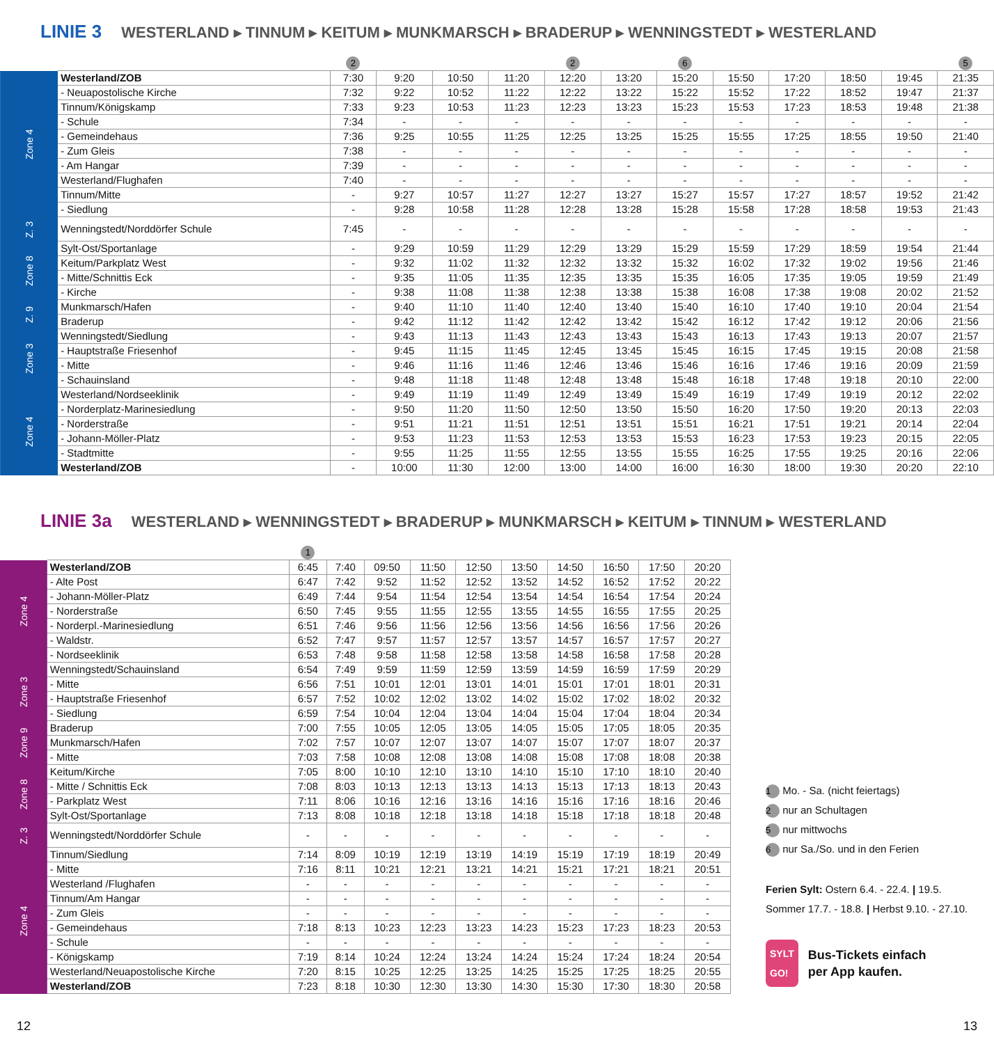LINIE 3 WESTERLAND ▸ TINNUM ▸ KEITUM ▸ MUNKMARSCH ▸ BRADERUP ▸ WENNINGSTEDT ▸ WESTERLAND
| | | 2 | | | | 2 | | 6 | | | | | 5 |
| --- | --- | --- | --- | --- | --- | --- | --- | --- | --- | --- | --- | --- | --- |
| Zone 4 | Westerland/ZOB | 7:30 | 9:20 | 10:50 | 11:20 | 12:20 | 13:20 | 15:20 | 15:50 | 17:20 | 18:50 | 19:45 | 21:35 |
| | - Neuapostolische Kirche | 7:32 | 9:22 | 10:52 | 11:22 | 12:22 | 13:22 | 15:22 | 15:52 | 17:22 | 18:52 | 19:47 | 21:37 |
| | Tinnum/Königskamp | 7:33 | 9:23 | 10:53 | 11:23 | 12:23 | 13:23 | 15:23 | 15:53 | 17:23 | 18:53 | 19:48 | 21:38 |
| | - Schule | 7:34 | - | - | - | - | - | - | - | - | - | - | - |
| | - Gemeindehaus | 7:36 | 9:25 | 10:55 | 11:25 | 12:25 | 13:25 | 15:25 | 15:55 | 17:25 | 18:55 | 19:50 | 21:40 |
| | - Zum Gleis | 7:38 | - | - | - | - | - | - | - | - | - | - | - |
| | - Am Hangar | 7:39 | - | - | - | - | - | - | - | - | - | - | - |
| | Westerland/Flughafen | 7:40 | - | - | - | - | - | - | - | - | - | - | - |
| | Tinnum/Mitte | - | 9:27 | 10:57 | 11:27 | 12:27 | 13:27 | 15:27 | 15:57 | 17:27 | 18:57 | 19:52 | 21:42 |
| | - Siedlung | - | 9:28 | 10:58 | 11:28 | 12:28 | 13:28 | 15:28 | 15:58 | 17:28 | 18:58 | 19:53 | 21:43 |
| Z. 3 | Wenningstedt/Norddörfer Schule | 7:45 | - | - | - | - | - | - | - | - | - | - | - |
| Zone 8 | Sylt-Ost/Sportanlage | - | 9:29 | 10:59 | 11:29 | 12:29 | 13:29 | 15:29 | 15:59 | 17:29 | 18:59 | 19:54 | 21:44 |
| | Keitum/Parkplatz West | - | 9:32 | 11:02 | 11:32 | 12:32 | 13:32 | 15:32 | 16:02 | 17:32 | 19:02 | 19:56 | 21:46 |
| | - Mitte/Schnittis Eck | - | 9:35 | 11:05 | 11:35 | 12:35 | 13:35 | 15:35 | 16:05 | 17:35 | 19:05 | 19:59 | 21:49 |
| | - Kirche | - | 9:38 | 11:08 | 11:38 | 12:38 | 13:38 | 15:38 | 16:08 | 17:38 | 19:08 | 20:02 | 21:52 |
| Z. 9 | Munkmarsch/Hafen | - | 9:40 | 11:10 | 11:40 | 12:40 | 13:40 | 15:40 | 16:10 | 17:40 | 19:10 | 20:04 | 21:54 |
| | Braderup | - | 9:42 | 11:12 | 11:42 | 12:42 | 13:42 | 15:42 | 16:12 | 17:42 | 19:12 | 20:06 | 21:56 |
| Zone 3 | Wenningstedt/Siedlung | - | 9:43 | 11:13 | 11:43 | 12:43 | 13:43 | 15:43 | 16:13 | 17:43 | 19:13 | 20:07 | 21:57 |
| | - Hauptstraße Friesenhof | - | 9:45 | 11:15 | 11:45 | 12:45 | 13:45 | 15:45 | 16:15 | 17:45 | 19:15 | 20:08 | 21:58 |
| | - Mitte | - | 9:46 | 11:16 | 11:46 | 12:46 | 13:46 | 15:46 | 16:16 | 17:46 | 19:16 | 20:09 | 21:59 |
| | - Schauinsland | - | 9:48 | 11:18 | 11:48 | 12:48 | 13:48 | 15:48 | 16:18 | 17:48 | 19:18 | 20:10 | 22:00 |
| Zone 4 | Westerland/Nordseeklinik | - | 9:49 | 11:19 | 11:49 | 12:49 | 13:49 | 15:49 | 16:19 | 17:49 | 19:19 | 20:12 | 22:02 |
| | - Norderplatz-Marinesiedlung | - | 9:50 | 11:20 | 11:50 | 12:50 | 13:50 | 15:50 | 16:20 | 17:50 | 19:20 | 20:13 | 22:03 |
| | - Norderstraße | - | 9:51 | 11:21 | 11:51 | 12:51 | 13:51 | 15:51 | 16:21 | 17:51 | 19:21 | 20:14 | 22:04 |
| | - Johann-Möller-Platz | - | 9:53 | 11:23 | 11:53 | 12:53 | 13:53 | 15:53 | 16:23 | 17:53 | 19:23 | 20:15 | 22:05 |
| | - Stadtmitte | - | 9:55 | 11:25 | 11:55 | 12:55 | 13:55 | 15:55 | 16:25 | 17:55 | 19:25 | 20:16 | 22:06 |
| | Westerland/ZOB | - | 10:00 | 11:30 | 12:00 | 13:00 | 14:00 | 16:00 | 16:30 | 18:00 | 19:30 | 20:20 | 22:10 |
LINIE 3a WESTERLAND ▸ WENNINGSTEDT ▸ BRADERUP ▸ MUNKMARSCH ▸ KEITUM ▸ TINNUM ▸ WESTERLAND
| | | 1 | | | | | | | | | |
| --- | --- | --- | --- | --- | --- | --- | --- | --- | --- | --- | --- |
| Zone 4 | Westerland/ZOB | 6:45 | 7:40 | 09:50 | 11:50 | 12:50 | 13:50 | 14:50 | 16:50 | 17:50 | 20:20 |
| | - Alte Post | 6:47 | 7:42 | 9:52 | 11:52 | 12:52 | 13:52 | 14:52 | 16:52 | 17:52 | 20:22 |
| | - Johann-Möller-Platz | 6:49 | 7:44 | 9:54 | 11:54 | 12:54 | 13:54 | 14:54 | 16:54 | 17:54 | 20:24 |
| | - Norderstraße | 6:50 | 7:45 | 9:55 | 11:55 | 12:55 | 13:55 | 14:55 | 16:55 | 17:55 | 20:25 |
| | - Norderpl.-Marinesiedlung | 6:51 | 7:46 | 9:56 | 11:56 | 12:56 | 13:56 | 14:56 | 16:56 | 17:56 | 20:26 |
| | - Waldstr. | 6:52 | 7:47 | 9:57 | 11:57 | 12:57 | 13:57 | 14:57 | 16:57 | 17:57 | 20:27 |
| | - Nordseeklinik | 6:53 | 7:48 | 9:58 | 11:58 | 12:58 | 13:58 | 14:58 | 16:58 | 17:58 | 20:28 |
| Zone 3 | Wenningstedt/Schauinsland | 6:54 | 7:49 | 9:59 | 11:59 | 12:59 | 13:59 | 14:59 | 16:59 | 17:59 | 20:29 |
| | - Mitte | 6:56 | 7:51 | 10:01 | 12:01 | 13:01 | 14:01 | 15:01 | 17:01 | 18:01 | 20:31 |
| | - Hauptstraße Friesenhof | 6:57 | 7:52 | 10:02 | 12:02 | 13:02 | 14:02 | 15:02 | 17:02 | 18:02 | 20:32 |
| | - Siedlung | 6:59 | 7:54 | 10:04 | 12:04 | 13:04 | 14:04 | 15:04 | 17:04 | 18:04 | 20:34 |
| Zone 9 | Braderup | 7:00 | 7:55 | 10:05 | 12:05 | 13:05 | 14:05 | 15:05 | 17:05 | 18:05 | 20:35 |
| | Munkmarsch/Hafen | 7:02 | 7:57 | 10:07 | 12:07 | 13:07 | 14:07 | 15:07 | 17:07 | 18:07 | 20:37 |
| | - Mitte | 7:03 | 7:58 | 10:08 | 12:08 | 13:08 | 14:08 | 15:08 | 17:08 | 18:08 | 20:38 |
| Zone 8 | Keitum/Kirche | 7:05 | 8:00 | 10:10 | 12:10 | 13:10 | 14:10 | 15:10 | 17:10 | 18:10 | 20:40 |
| | - Mitte / Schnittis Eck | 7:08 | 8:03 | 10:13 | 12:13 | 13:13 | 14:13 | 15:13 | 17:13 | 18:13 | 20:43 |
| | - Parkplatz West | 7:11 | 8:06 | 10:16 | 12:16 | 13:16 | 14:16 | 15:16 | 17:16 | 18:16 | 20:46 |
| | Sylt-Ost/Sportanlage | 7:13 | 8:08 | 10:18 | 12:18 | 13:18 | 14:18 | 15:18 | 17:18 | 18:18 | 20:48 |
| Z. 3 | Wenningstedt/Norddörfer Schule | - | - | - | - | - | - | - | - | - | - |
| Zone 4 | Tinnum/Siedlung | 7:14 | 8:09 | 10:19 | 12:19 | 13:19 | 14:19 | 15:19 | 17:19 | 18:19 | 20:49 |
| | - Mitte | 7:16 | 8:11 | 10:21 | 12:21 | 13:21 | 14:21 | 15:21 | 17:21 | 18:21 | 20:51 |
| | Westerland /Flughafen | - | - | - | - | - | - | - | - | - | - |
| | Tinnum/Am Hangar | - | - | - | - | - | - | - | - | - | - |
| | - Zum Gleis | - | - | - | - | - | - | - | - | - | - |
| | - Gemeindehaus | 7:18 | 8:13 | 10:23 | 12:23 | 13:23 | 14:23 | 15:23 | 17:23 | 18:23 | 20:53 |
| | - Schule | - | - | - | - | - | - | - | - | - | - |
| | - Königskamp | 7:19 | 8:14 | 10:24 | 12:24 | 13:24 | 14:24 | 15:24 | 17:24 | 18:24 | 20:54 |
| | Westerland/Neuapostolische Kirche | 7:20 | 8:15 | 10:25 | 12:25 | 13:25 | 14:25 | 15:25 | 17:25 | 18:25 | 20:55 |
| | Westerland/ZOB | 7:23 | 8:18 | 10:30 | 12:30 | 13:30 | 14:30 | 15:30 | 17:30 | 18:30 | 20:58 |
1 Mo. - Sa. (nicht feiertags)
2 nur an Schultagen
5 nur mittwochs
6 nur Sa./So. und in den Ferien
Ferien Sylt: Ostern 6.4. - 22.4. | 19.5.
Sommer 17.7. - 18.8. | Herbst 9.10. - 27.10.
SYLT
GO! Bus-Tickets einfach
per App kaufen.
12 13